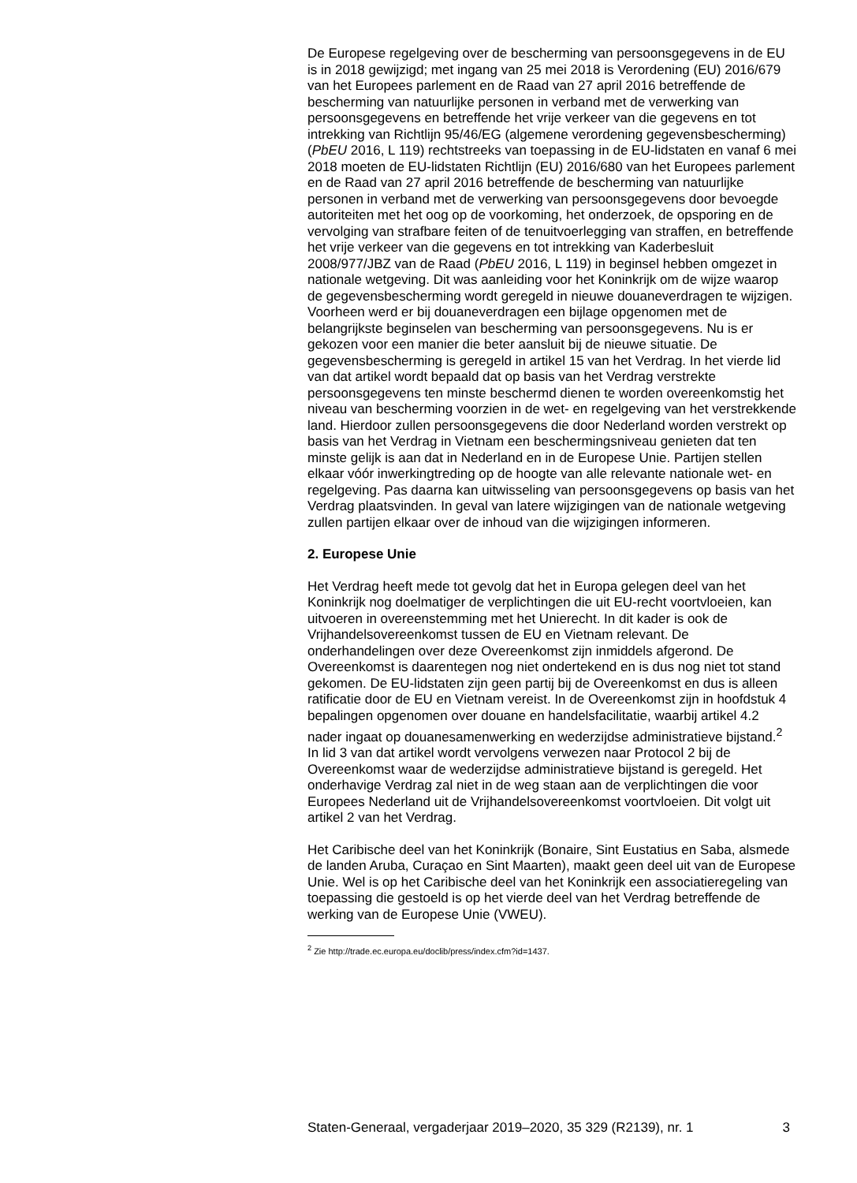De Europese regelgeving over de bescherming van persoonsgegevens in de EU is in 2018 gewijzigd; met ingang van 25 mei 2018 is Verordening (EU) 2016/679 van het Europees parlement en de Raad van 27 april 2016 betreffende de bescherming van natuurlijke personen in verband met de verwerking van persoonsgegevens en betreffende het vrije verkeer van die gegevens en tot intrekking van Richtlijn 95/46/EG (algemene verordening gegevensbescherming) (PbEU 2016, L 119) rechtstreeks van toepassing in de EU-lidstaten en vanaf 6 mei 2018 moeten de EU-lidstaten Richtlijn (EU) 2016/680 van het Europees parlement en de Raad van 27 april 2016 betreffende de bescherming van natuurlijke personen in verband met de verwerking van persoonsgegevens door bevoegde autoriteiten met het oog op de voorkoming, het onderzoek, de opsporing en de vervolging van strafbare feiten of de tenuitvoerlegging van straffen, en betreffende het vrije verkeer van die gegevens en tot intrekking van Kaderbesluit 2008/977/JBZ van de Raad (PbEU 2016, L 119) in beginsel hebben omgezet in nationale wetgeving. Dit was aanleiding voor het Koninkrijk om de wijze waarop de gegevensbescherming wordt geregeld in nieuwe douaneverdragen te wijzigen. Voorheen werd er bij douaneverdragen een bijlage opgenomen met de belangrijkste beginselen van bescherming van persoonsgegevens. Nu is er gekozen voor een manier die beter aansluit bij de nieuwe situatie. De gegevensbescherming is geregeld in artikel 15 van het Verdrag. In het vierde lid van dat artikel wordt bepaald dat op basis van het Verdrag verstrekte persoonsgegevens ten minste beschermd dienen te worden overeenkomstig het niveau van bescherming voorzien in de wet- en regelgeving van het verstrekkende land. Hierdoor zullen persoonsgegevens die door Nederland worden verstrekt op basis van het Verdrag in Vietnam een beschermingsniveau genieten dat ten minste gelijk is aan dat in Nederland en in de Europese Unie. Partijen stellen elkaar vóór inwerkingtreding op de hoogte van alle relevante nationale wet- en regelgeving. Pas daarna kan uitwisseling van persoonsgegevens op basis van het Verdrag plaatsvinden. In geval van latere wijzigingen van de nationale wetgeving zullen partijen elkaar over de inhoud van die wijzigingen informeren.
2. Europese Unie
Het Verdrag heeft mede tot gevolg dat het in Europa gelegen deel van het Koninkrijk nog doelmatiger de verplichtingen die uit EU-recht voortvloeien, kan uitvoeren in overeenstemming met het Unierecht. In dit kader is ook de Vrijhandelsovereenkomst tussen de EU en Vietnam relevant. De onderhandelingen over deze Overeenkomst zijn inmiddels afgerond. De Overeenkomst is daarentegen nog niet ondertekend en is dus nog niet tot stand gekomen. De EU-lidstaten zijn geen partij bij de Overeenkomst en dus is alleen ratificatie door de EU en Vietnam vereist. In de Overeenkomst zijn in hoofdstuk 4 bepalingen opgenomen over douane en handelsfacilitatie, waarbij artikel 4.2 nader ingaat op douanesamenwerking en wederzijdse administratieve bijstand.<sup>2</sup> In lid 3 van dat artikel wordt vervolgens verwezen naar Protocol 2 bij de Overeenkomst waar de wederzijdse administratieve bijstand is geregeld. Het onderhavige Verdrag zal niet in de weg staan aan de verplichtingen die voor Europees Nederland uit de Vrijhandelsovereenkomst voortvloeien. Dit volgt uit artikel 2 van het Verdrag.
Het Caribische deel van het Koninkrijk (Bonaire, Sint Eustatius en Saba, alsmede de landen Aruba, Curaçao en Sint Maarten), maakt geen deel uit van de Europese Unie. Wel is op het Caribische deel van het Koninkrijk een associatieregeling van toepassing die gestoeld is op het vierde deel van het Verdrag betreffende de werking van de Europese Unie (VWEU).
<sup>2</sup> Zie http://trade.ec.europa.eu/doclib/press/index.cfm?id=1437.
Staten-Generaal, vergaderjaar 2019–2020, 35 329 (R2139), nr. 1 3